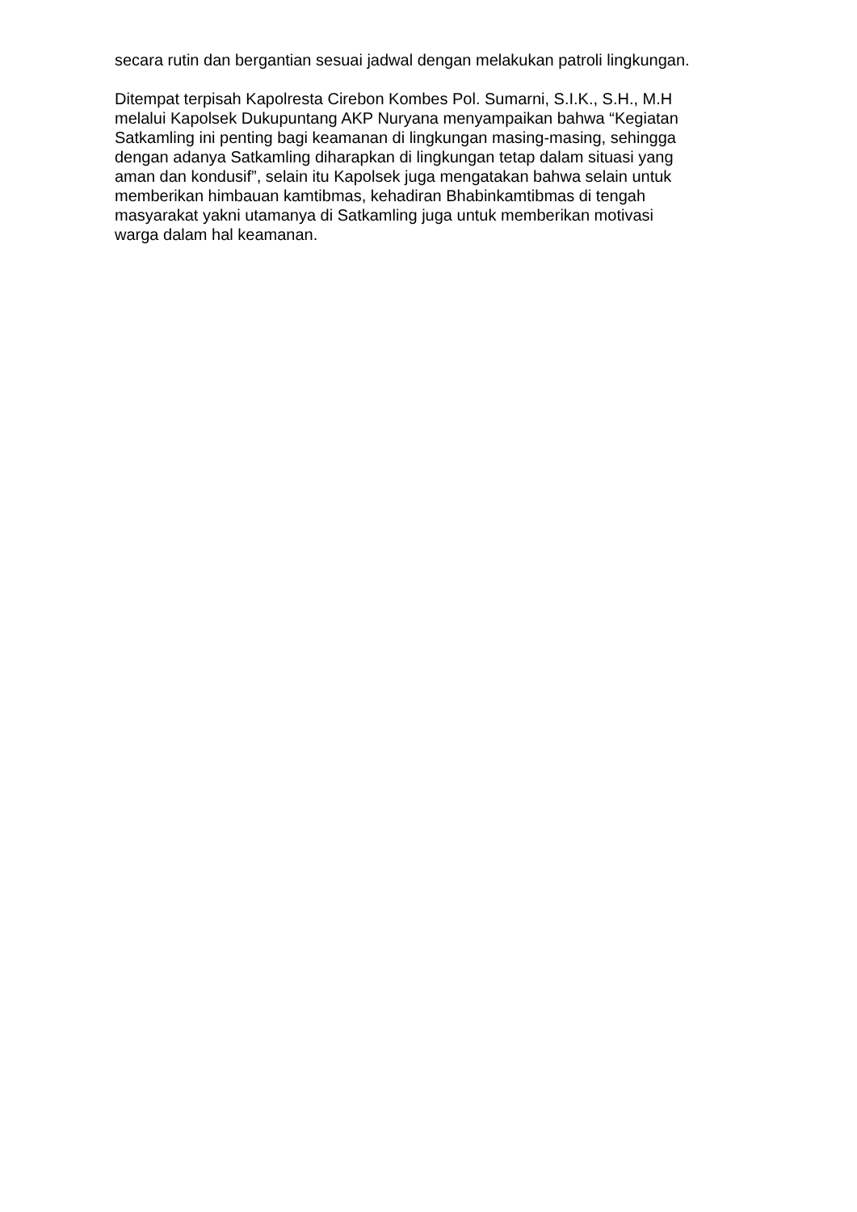secara rutin dan bergantian sesuai jadwal dengan melakukan patroli lingkungan.
Ditempat terpisah Kapolresta Cirebon Kombes Pol. Sumarni, S.I.K., S.H., M.H
melalui Kapolsek Dukupuntang AKP Nuryana menyampaikan bahwa “Kegiatan
Satkamling ini penting bagi keamanan di lingkungan masing-masing, sehingga
dengan adanya Satkamling diharapkan di lingkungan tetap dalam situasi yang
aman dan kondusif”, selain itu Kapolsek juga mengatakan bahwa selain untuk
memberikan himbauan kamtibmas, kehadiran Bhabinkamtibmas di tengah
masyarakat yakni utamanya di Satkamling juga untuk memberikan motivasi
warga dalam hal keamanan.